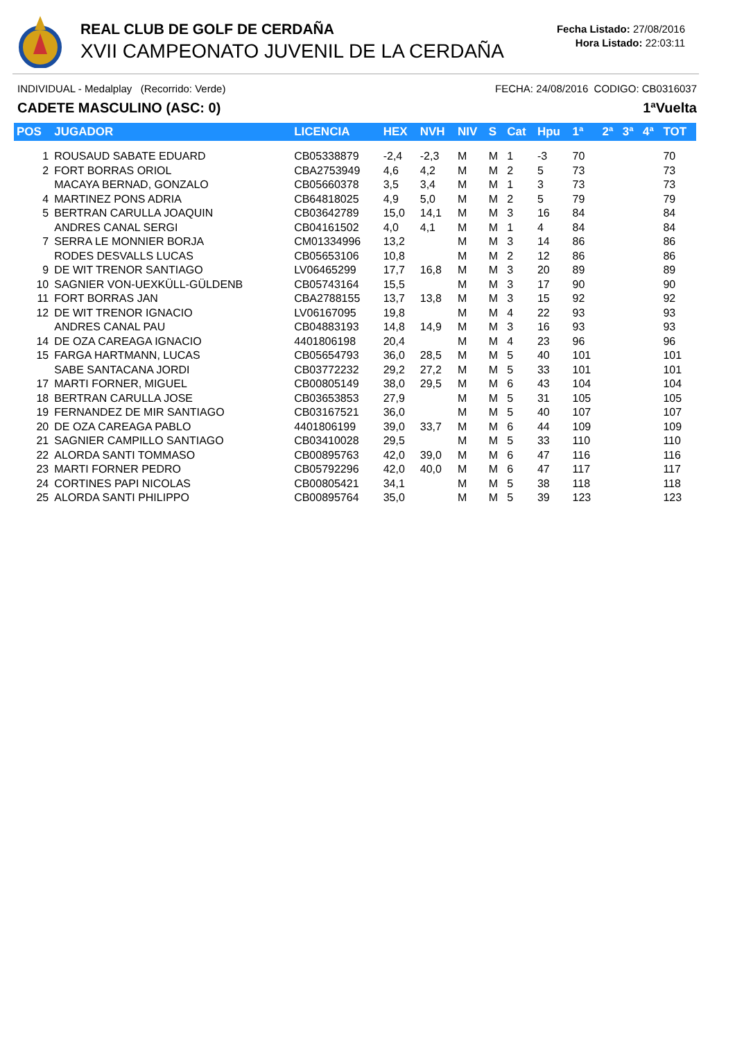REAL CLUB DE GOLF DE CERDAÑA
XVII CAMPEONATO JUVENIL DE LA CERDAÑA
Fecha Listado: 27/08/2016
Hora Listado: 22:03:11
INDIVIDUAL - Medalplay (Recorrido: Verde) FECHA: 24/08/2016 CODIGO: CB0316037
CADETE MASCULINO (ASC: 0) 1ªVuelta
| POS | JUGADOR | LICENCIA | HEX | NVH | NIV | S | Cat | Hpu | 1ª | 2ª | 3ª | 4ª | TOT |
| --- | --- | --- | --- | --- | --- | --- | --- | --- | --- | --- | --- | --- | --- |
| 1 | ROUSAUD SABATE EDUARD | CB05338879 | -2,4 | -2,3 | M | M | 1 | -3 | 70 | | | | 70 |
| 2 | FORT BORRAS ORIOL | CBA2753949 | 4,6 | 4,2 | M | M | 2 | 5 | 73 | | | | 73 |
| | MACAYA BERNAD, GONZALO | CB05660378 | 3,5 | 3,4 | M | M | 1 | 3 | 73 | | | | 73 |
| 4 | MARTINEZ PONS ADRIA | CB64818025 | 4,9 | 5,0 | M | M | 2 | 5 | 79 | | | | 79 |
| 5 | BERTRAN CARULLA JOAQUIN | CB03642789 | 15,0 | 14,1 | M | M | 3 | 16 | 84 | | | | 84 |
| | ANDRES CANAL SERGI | CB04161502 | 4,0 | 4,1 | M | M | 1 | 4 | 84 | | | | 84 |
| 7 | SERRA LE MONNIER BORJA | CM01334996 | 13,2 | | M | M | 3 | 14 | 86 | | | | 86 |
| | RODES DESVALLS LUCAS | CB05653106 | 10,8 | | M | M | 2 | 12 | 86 | | | | 86 |
| 9 | DE WIT TRENOR SANTIAGO | LV06465299 | 17,7 | 16,8 | M | M | 3 | 20 | 89 | | | | 89 |
| 10 | SAGNIER VON-UEXKÜLL-GÜLDENB | CB05743164 | 15,5 | | M | M | 3 | 17 | 90 | | | | 90 |
| 11 | FORT BORRAS JAN | CBA2788155 | 13,7 | 13,8 | M | M | 3 | 15 | 92 | | | | 92 |
| 12 | DE WIT TRENOR IGNACIO | LV06167095 | 19,8 | | M | M | 4 | 22 | 93 | | | | 93 |
| | ANDRES CANAL PAU | CB04883193 | 14,8 | 14,9 | M | M | 3 | 16 | 93 | | | | 93 |
| 14 | DE OZA CAREAGA IGNACIO | 4401806198 | 20,4 | | M | M | 4 | 23 | 96 | | | | 96 |
| 15 | FARGA HARTMANN, LUCAS | CB05654793 | 36,0 | 28,5 | M | M | 5 | 40 | 101 | | | | 101 |
| | SABE SANTACANA JORDI | CB03772232 | 29,2 | 27,2 | M | M | 5 | 33 | 101 | | | | 101 |
| 17 | MARTI FORNER, MIGUEL | CB00805149 | 38,0 | 29,5 | M | M | 6 | 43 | 104 | | | | 104 |
| 18 | BERTRAN CARULLA JOSE | CB03653853 | 27,9 | | M | M | 5 | 31 | 105 | | | | 105 |
| 19 | FERNANDEZ DE MIR SANTIAGO | CB03167521 | 36,0 | | M | M | 5 | 40 | 107 | | | | 107 |
| 20 | DE OZA CAREAGA PABLO | 4401806199 | 39,0 | 33,7 | M | M | 6 | 44 | 109 | | | | 109 |
| 21 | SAGNIER CAMPILLO SANTIAGO | CB03410028 | 29,5 | | M | M | 5 | 33 | 110 | | | | 110 |
| 22 | ALORDA SANTI TOMMASO | CB00895763 | 42,0 | 39,0 | M | M | 6 | 47 | 116 | | | | 116 |
| 23 | MARTI FORNER PEDRO | CB05792296 | 42,0 | 40,0 | M | M | 6 | 47 | 117 | | | | 117 |
| 24 | CORTINES PAPI NICOLAS | CB00805421 | 34,1 | | M | M | 5 | 38 | 118 | | | | 118 |
| 25 | ALORDA SANTI PHILIPPO | CB00895764 | 35,0 | | M | M | 5 | 39 | 123 | | | | 123 |